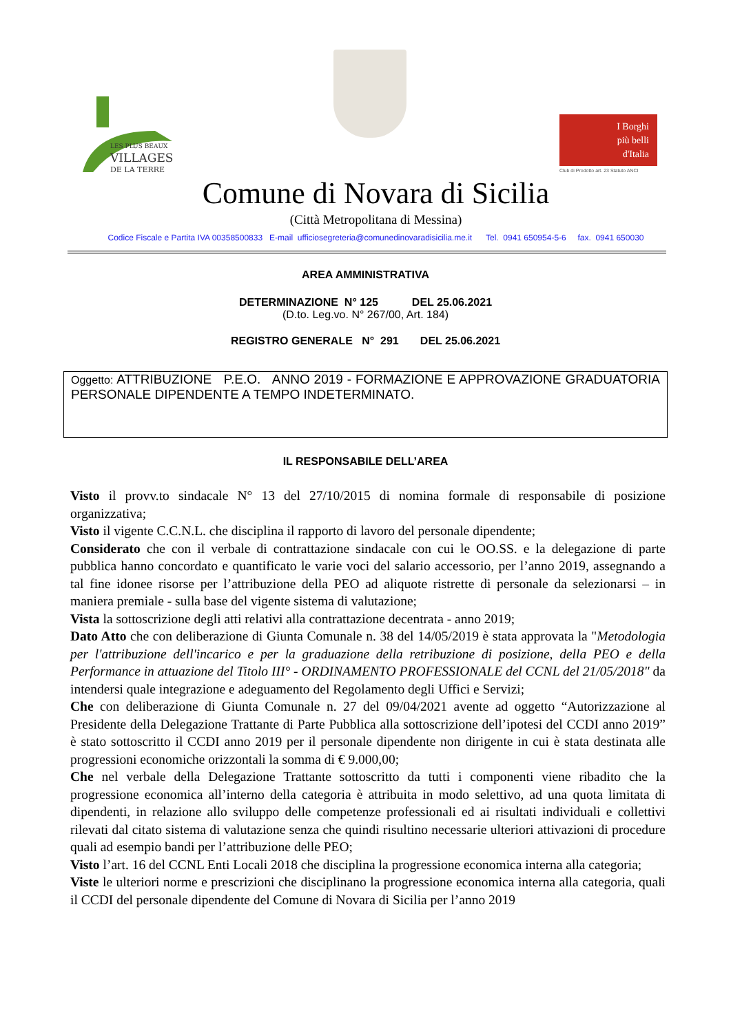LES PLUS BEAUX
VILLAGES
DE LA TERRE
I Borghi
più belli
d'Italia
Club di Prodotto art. 23 Statuto ANCI
Comune di Novara di Sicilia
(Città Metropolitana di Messina)
Codice Fiscale e Partita IVA 00358500833 E-mail ufficiosegreteria@comunedinovaradisicilia.me.it Tel. 0941 650954-5-6 fax. 0941 650030
AREA AMMINISTRATIVA
DETERMINAZIONE N° 125 DEL 25.06.2021
(D.to. Leg.vo. N° 267/00, Art. 184)
REGISTRO GENERALE N° 291 DEL 25.06.2021
Oggetto: ATTRIBUZIONE P.E.O. ANNO 2019 - FORMAZIONE E APPROVAZIONE GRADUATORIA PERSONALE DIPENDENTE A TEMPO INDETERMINATO.
IL RESPONSABILE DELL’AREA
Visto il provv.to sindacale N° 13 del 27/10/2015 di nomina formale di responsabile di posizione organizzativa;
Visto il vigente C.C.N.L. che disciplina il rapporto di lavoro del personale dipendente;
Considerato che con il verbale di contrattazione sindacale con cui le OO.SS. e la delegazione di parte pubblica hanno concordato e quantificato le varie voci del salario accessorio, per l’anno 2019, assegnando a tal fine idonee risorse per l’attribuzione della PEO ad aliquote ristrette di personale da selezionarsi – in maniera premiale - sulla base del vigente sistema di valutazione;
Vista la sottoscrizione degli atti relativi alla contrattazione decentrata - anno 2019;
Dato Atto che con deliberazione di Giunta Comunale n. 38 del 14/05/2019 è stata approvata la "Metodologia per l'attribuzione dell'incarico e per la graduazione della retribuzione di posizione, della PEO e della Performance in attuazione del Titolo III° - ORDINAMENTO PROFESSIONALE del CCNL del 21/05/2018" da intendersi quale integrazione e adeguamento del Regolamento degli Uffici e Servizi;
Che con deliberazione di Giunta Comunale n. 27 del 09/04/2021 avente ad oggetto “Autorizzazione al Presidente della Delegazione Trattante di Parte Pubblica alla sottoscrizione dell’ipotesi del CCDI anno 2019” è stato sottoscritto il CCDI anno 2019 per il personale dipendente non dirigente in cui è stata destinata alle progressioni economiche orizzontali la somma di € 9.000,00;
Che nel verbale della Delegazione Trattante sottoscritto da tutti i componenti viene ribadito che la progressione economica all’interno della categoria è attribuita in modo selettivo, ad una quota limitata di dipendenti, in relazione allo sviluppo delle competenze professionali ed ai risultati individuali e collettivi rilevati dal citato sistema di valutazione senza che quindi risultino necessarie ulteriori attivazioni di procedure quali ad esempio bandi per l’attribuzione delle PEO;
Visto l’art. 16 del CCNL Enti Locali 2018 che disciplina la progressione economica interna alla categoria;
Viste le ulteriori norme e prescrizioni che disciplinano la progressione economica interna alla categoria, quali il CCDI del personale dipendente del Comune di Novara di Sicilia per l’anno 2019